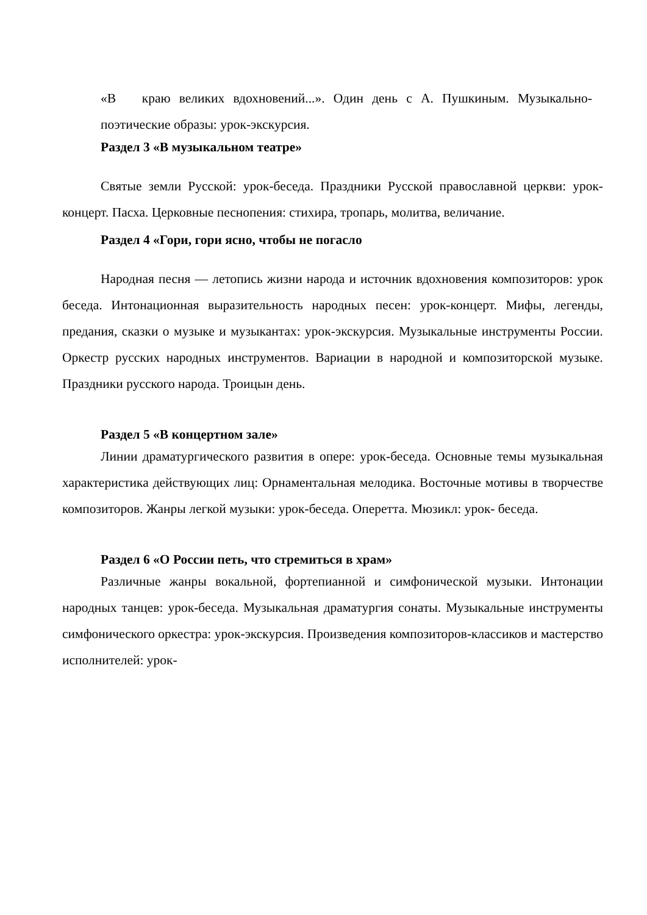«В краю великих вдохновений...». Один день с А. Пушкиным. Музыкально-поэтические образы: урок-экскурсия.
Раздел 3 «В музыкальном театре»
Святые земли Русской: урок-беседа. Праздники Русской православной церкви: урок-концерт. Пасха. Церковные песнопения: стихира, тропарь, молитва, величание.
Раздел 4 «Гори, гори ясно, чтобы не погасло
Народная песня — летопись жизни народа и источник вдохновения композиторов: урок беседа. Интонационная выразительность народных песен: урок-концерт. Мифы, легенды, предания, сказки о музыке и музыкантах: урок-экскурсия. Музыкальные инструменты России. Оркестр русских народных инструментов. Вариации в народной и композиторской музыке. Праздники русского народа. Троицын день.
Раздел 5 «В концертном зале»
Линии драматургического развития в опере: урок-беседа. Основные темы музыкальная характеристика действующих лиц: Орнаментальная мелодика. Восточные мотивы в творчестве композиторов. Жанры легкой музыки: урок-беседа. Оперетта. Мюзикл: урок- беседа.
Раздел 6 «О России петь, что стремиться в храм»
Различные жанры вокальной, фортепианной и симфонической музыки. Интонации народных танцев: урок-беседа. Музыкальная драматургия сонаты. Музыкальные инструменты симфонического оркестра: урок-экскурсия. Произведения композиторов-классиков и мастерство исполнителей: урок-